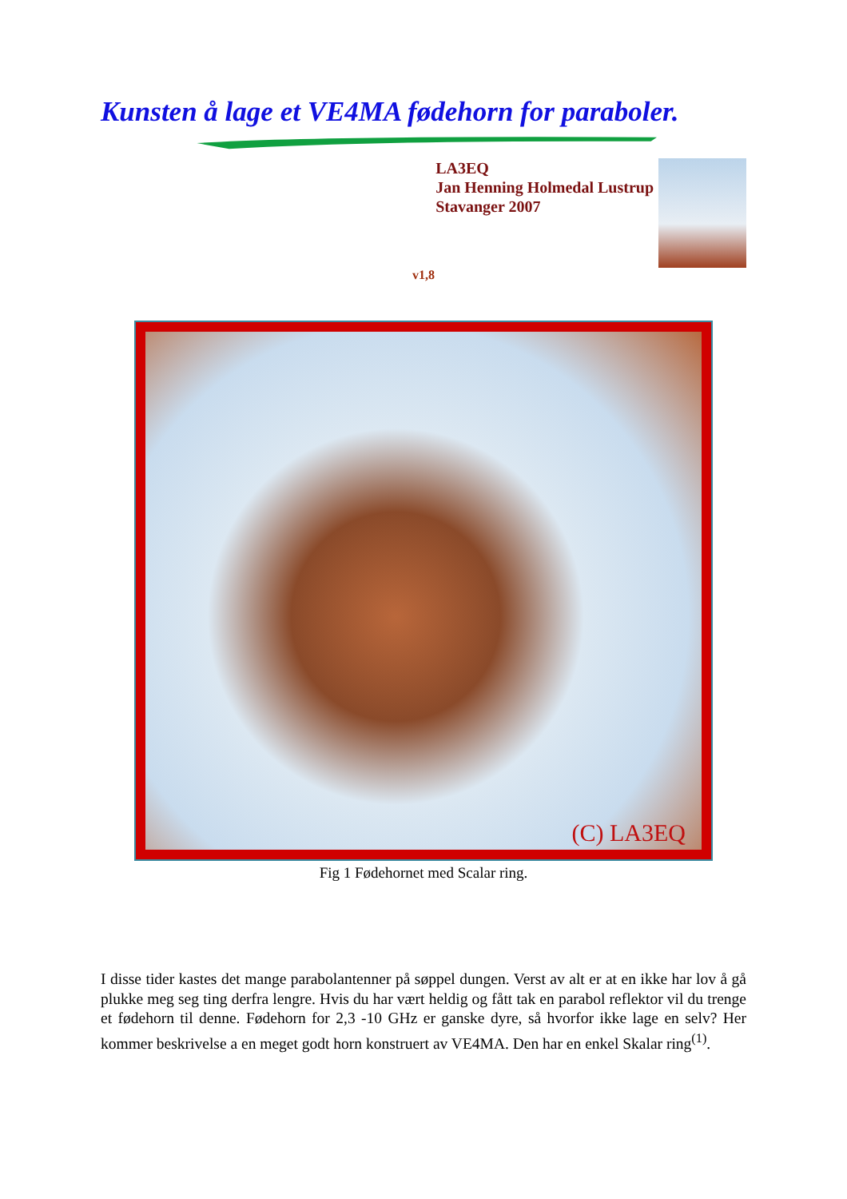Kunsten å lage et VE4MA fødehorn for paraboler.
LA3EQ
Jan Henning Holmedal Lustrup
Stavanger 2007
v1,8
(C) LA3EQ
Fig 1 Fødehornet med Scalar ring.
I disse tider kastes det mange parabolantenner på søppel dungen. Verst av alt er at en ikke har lov å gå plukke meg seg ting derfra lengre. Hvis du har vært heldig og fått tak en parabol reflektor vil du trenge et fødehorn til denne. Fødehorn for 2,3 -10 GHz er ganske dyre, så hvorfor ikke lage en selv? Her kommer beskrivelse a en meget godt horn konstruert av VE4MA. Den har en enkel Skalar ring<sup>(1)</sup>.